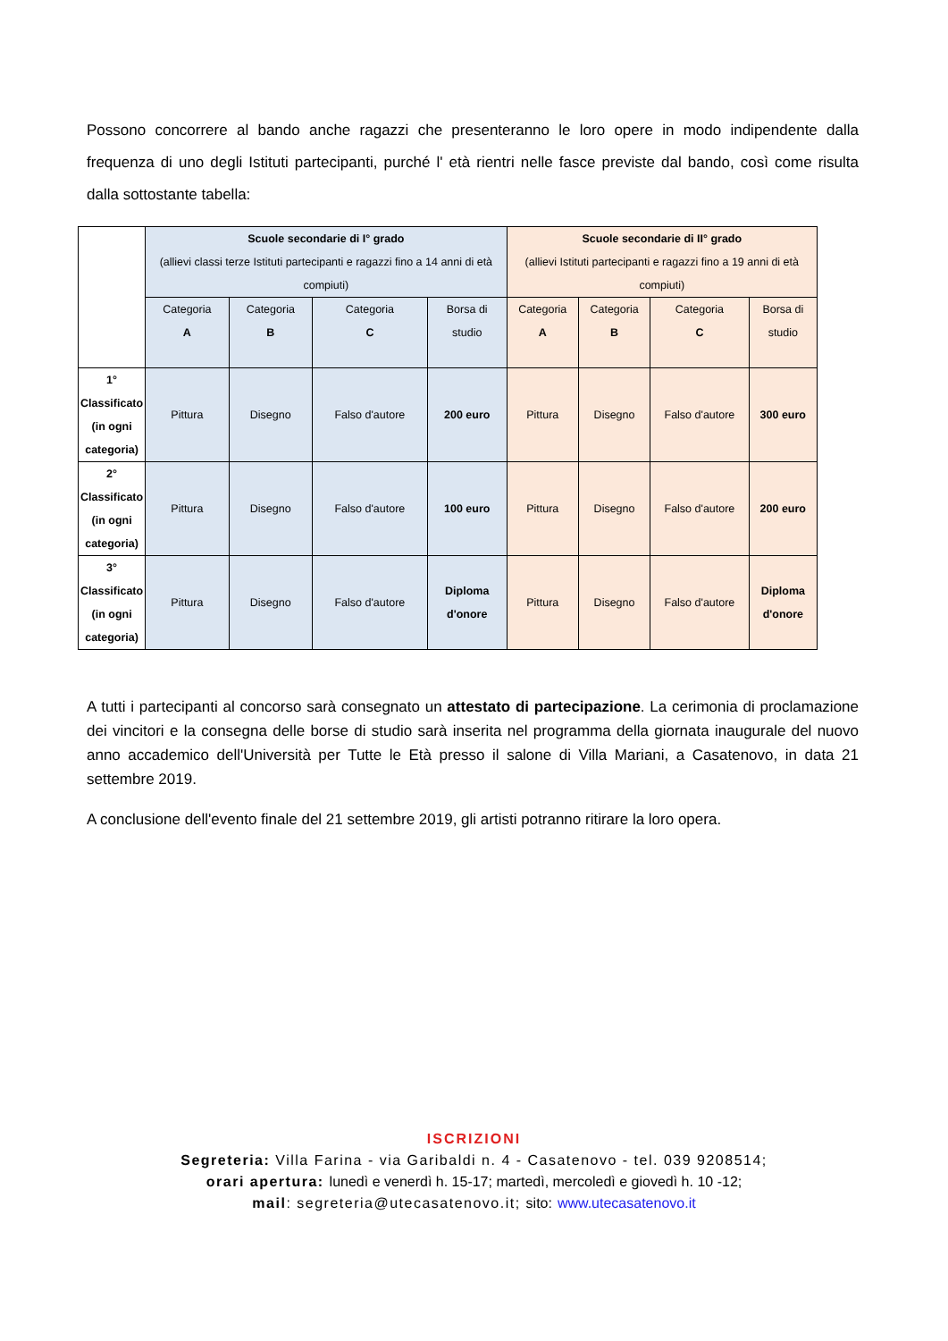Possono concorrere al bando anche ragazzi che presenteranno le loro opere in modo indipendente dalla frequenza di uno degli Istituti partecipanti, purché l' età rientri nelle fasce previste dal bando, così come risulta dalla sottostante tabella:
| | Scuole secondarie di I° grado (allievi classi terze Istituti partecipanti e ragazzi fino a 14 anni di età compiuti) | | | | Scuole secondarie di II° grado (allievi Istituti partecipanti e ragazzi fino a 19 anni di età compiuti) | | | |
| --- | --- | --- | --- | --- | --- | --- | --- | --- |
| | Categoria A | Categoria B | Categoria C | Borsa di studio | Categoria A | Categoria B | Categoria C | Borsa di studio |
| 1° Classificato (in ogni categoria) | Pittura | Disegno | Falso d'autore | 200 euro | Pittura | Disegno | Falso d'autore | 300 euro |
| 2° Classificato (in ogni categoria) | Pittura | Disegno | Falso d'autore | 100 euro | Pittura | Disegno | Falso d'autore | 200 euro |
| 3° Classificato (in ogni categoria) | Pittura | Disegno | Falso d'autore | Diploma d'onore | Pittura | Disegno | Falso d'autore | Diploma d'onore |
A tutti i partecipanti al concorso sarà consegnato un attestato di partecipazione. La cerimonia di proclamazione dei vincitori e la consegna delle borse di studio sarà inserita nel programma della giornata inaugurale del nuovo anno accademico dell'Università per Tutte le Età presso il salone di Villa Mariani, a Casatenovo, in data 21 settembre 2019.
A conclusione dell'evento finale del 21 settembre 2019, gli artisti potranno ritirare la loro opera.
ISCRIZIONI
Segreteria: Villa Farina - via Garibaldi n. 4 - Casatenovo - tel. 039 9208514;
orari apertura: lunedì e venerdì h. 15-17; martedì, mercoledì e giovedì h. 10 -12;
mail: segreteria@utecasatenovo.it; sito: www.utecasatenovo.it